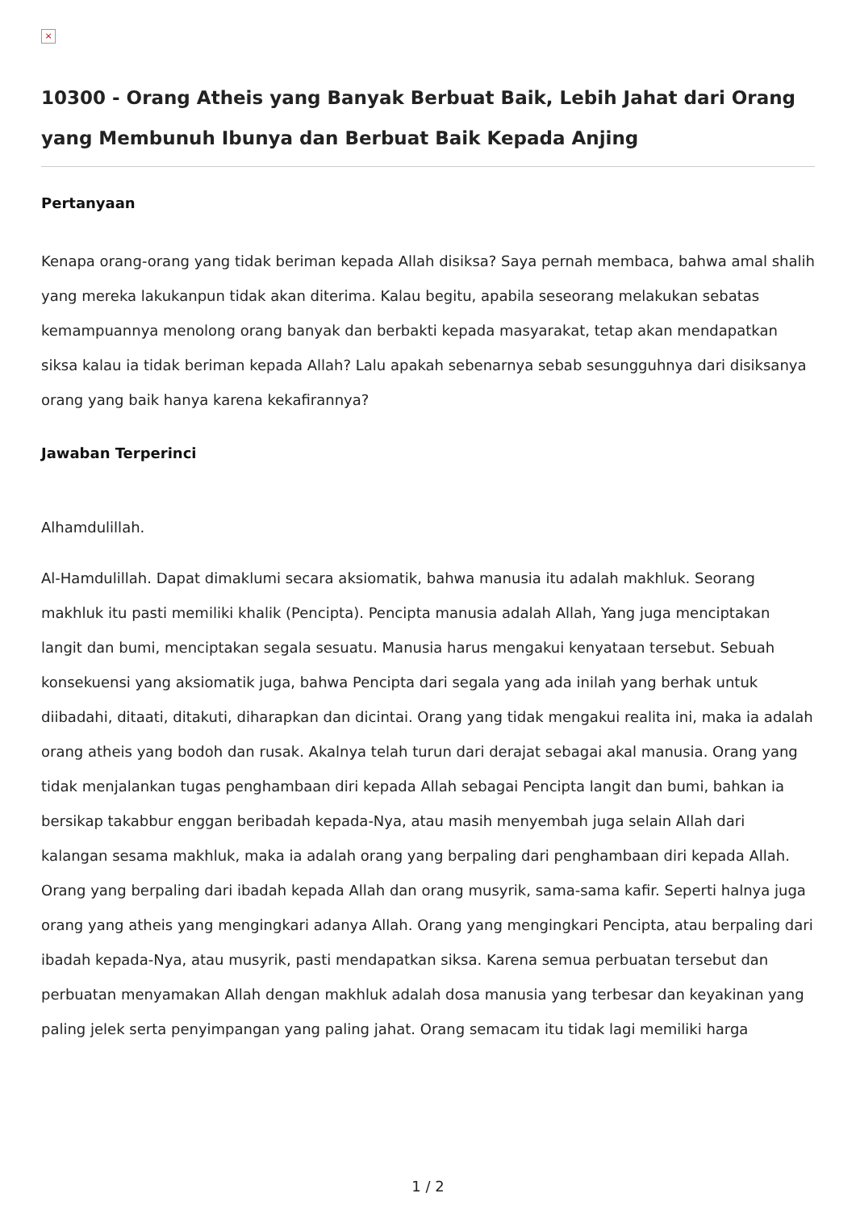×
10300 - Orang Atheis yang Banyak Berbuat Baik, Lebih Jahat dari Orang yang Membunuh Ibunya dan Berbuat Baik Kepada Anjing
Pertanyaan
Kenapa orang-orang yang tidak beriman kepada Allah disiksa? Saya pernah membaca, bahwa amal shalih yang mereka lakukanpun tidak akan diterima. Kalau begitu, apabila seseorang melakukan sebatas kemampuannya menolong orang banyak dan berbakti kepada masyarakat, tetap akan mendapatkan siksa kalau ia tidak beriman kepada Allah? Lalu apakah sebenarnya sebab sesungguhnya dari disiksanya orang yang baik hanya karena kekafirannya?
Jawaban Terperinci
Alhamdulillah.
Al-Hamdulillah. Dapat dimaklumi secara aksiomatik, bahwa manusia itu adalah makhluk. Seorang makhluk itu pasti memiliki khalik (Pencipta). Pencipta manusia adalah Allah, Yang juga menciptakan langit dan bumi, menciptakan segala sesuatu. Manusia harus mengakui kenyataan tersebut. Sebuah konsekuensi yang aksiomatik juga, bahwa Pencipta dari segala yang ada inilah yang berhak untuk diibadahi, ditaati, ditakuti, diharapkan dan dicintai. Orang yang tidak mengakui realita ini, maka ia adalah orang atheis yang bodoh dan rusak. Akalnya telah turun dari derajat sebagai akal manusia. Orang yang tidak menjalankan tugas penghambaan diri kepada Allah sebagai Pencipta langit dan bumi, bahkan ia bersikap takabbur enggan beribadah kepada-Nya, atau masih menyembah juga selain Allah dari kalangan sesama makhluk, maka ia adalah orang yang berpaling dari penghambaan diri kepada Allah. Orang yang berpaling dari ibadah kepada Allah dan orang musyrik, sama-sama kafir. Seperti halnya juga orang yang atheis yang mengingkari adanya Allah. Orang yang mengingkari Pencipta, atau berpaling dari ibadah kepada-Nya, atau musyrik, pasti mendapatkan siksa. Karena semua perbuatan tersebut dan perbuatan menyamakan Allah dengan makhluk adalah dosa manusia yang terbesar dan keyakinan yang paling jelek serta penyimpangan yang paling jahat. Orang semacam itu tidak lagi memiliki harga
1 / 2